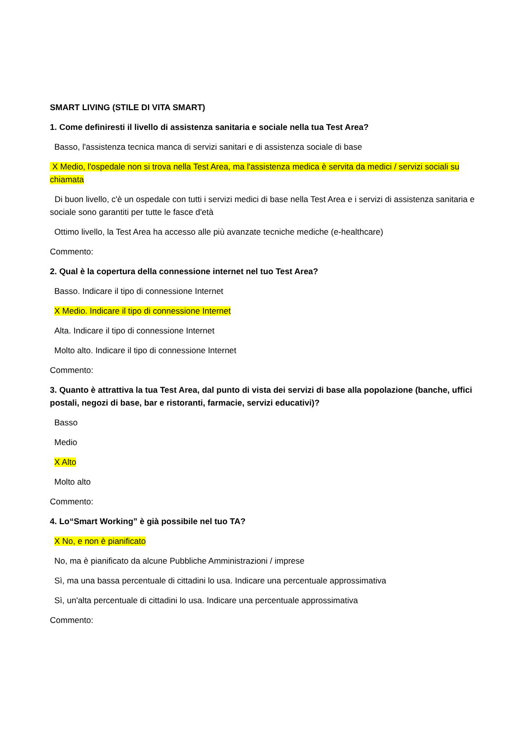SMART LIVING (STILE DI VITA SMART)
1. Come definiresti il livello di assistenza sanitaria e sociale nella tua Test Area?
Basso, l'assistenza tecnica manca di servizi sanitari e di assistenza sociale di base
X Medio, l'ospedale non si trova nella Test Area, ma l'assistenza medica è servita da medici / servizi sociali su chiamata
Di buon livello, c'è un ospedale con tutti i servizi medici di base nella Test Area e i servizi di assistenza sanitaria e sociale sono garantiti per tutte le fasce d'età
Ottimo livello, la Test Area ha accesso alle più avanzate tecniche mediche (e-healthcare)
Commento:
2. Qual è la copertura della connessione internet nel tuo Test Area?
Basso. Indicare il tipo di connessione Internet
X Medio. Indicare il tipo di connessione Internet
Alta. Indicare il tipo di connessione Internet
Molto alto. Indicare il tipo di connessione Internet
Commento:
3. Quanto è attrattiva la tua Test Area, dal punto di vista dei servizi di base alla popolazione (banche, uffici postali, negozi di base, bar e ristoranti, farmacie, servizi educativi)?
Basso
Medio
X Alto
Molto alto
Commento:
4. Lo“Smart Working” è già possibile nel tuo TA?
X No, e non è pianificato
No, ma è pianificato da alcune Pubbliche Amministrazioni / imprese
Sì, ma una bassa percentuale di cittadini lo usa. Indicare una percentuale approssimativa
Sì, un'alta percentuale di cittadini lo usa. Indicare una percentuale approssimativa
Commento: